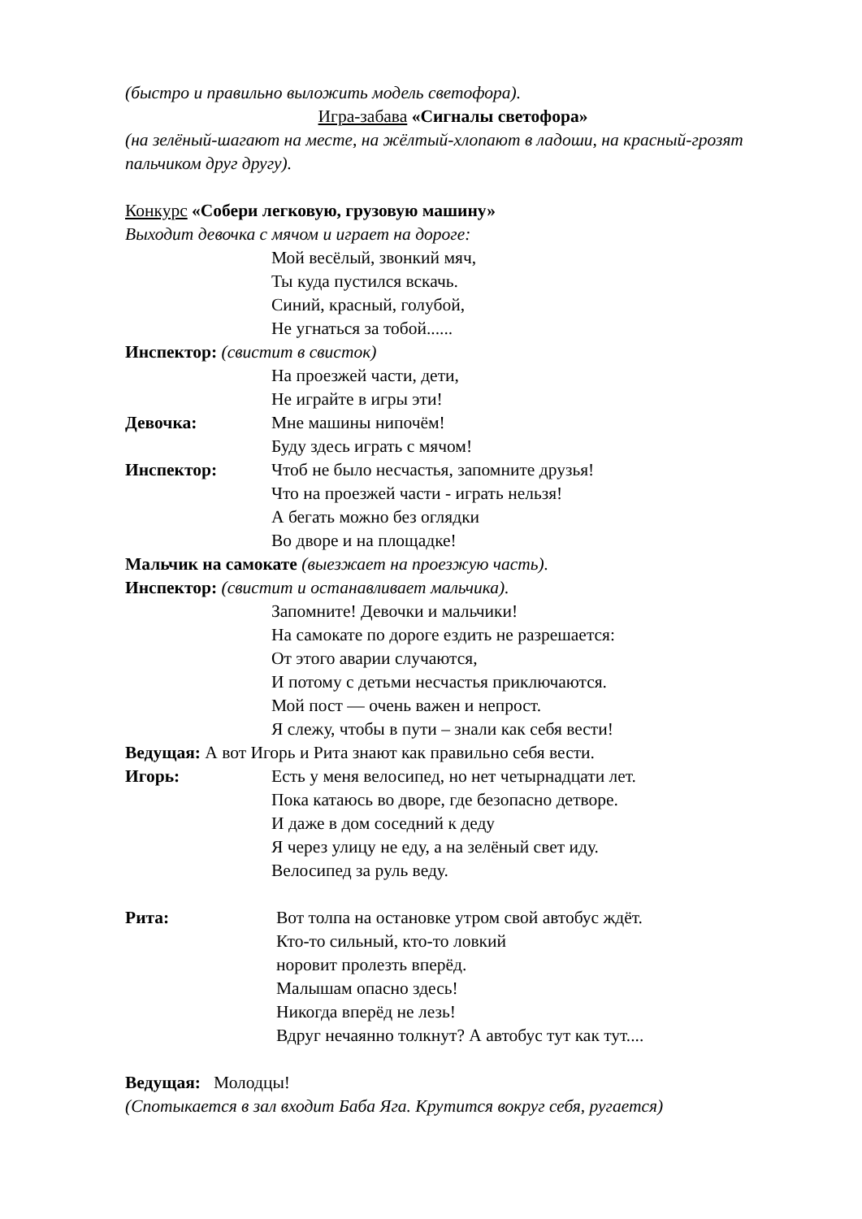(быстро и правильно выложить модель светофора).
Игра-забава «Сигналы светофора»
(на зелёный-шагают на месте, на жёлтый-хлопают в ладоши, на красный-грозят пальчиком друг другу).
Конкурс «Собери легковую, грузовую машину»
Выходит девочка с мячом и играет на дороге:
Мой весёлый, звонкий мяч,
Ты куда пустился вскачь.
Синий, красный, голубой,
Не угнаться за тобой......
Инспектор: (свистит в свисток)
На проезжей части, дети,
Не играйте в игры эти!
Девочка: Мне машины нипочём!
Буду здесь играть с мячом!
Инспектор: Чтоб не было несчастья, запомните друзья!
Что на проезжей части - играть нельзя!
А бегать можно без оглядки
Во дворе и на площадке!
Мальчик на самокате (выезжает на проезжую часть).
Инспектор: (свистит и останавливает мальчика).
Запомните! Девочки и мальчики!
На самокате по дороге ездить не разрешается:
От этого аварии случаются,
И потому с детьми несчастья приключаются.
Мой пост — очень важен и непрост.
Я слежу, чтобы в пути – знали как себя вести!
Ведущая: А вот Игорь и Рита знают как правильно себя вести.
Игорь: Есть у меня велосипед, но нет четырнадцати лет.
Пока катаюсь во дворе, где безопасно детворе.
И даже в дом соседний к деду
Я через улицу не еду, а на зелёный свет иду.
Велосипед за руль веду.
Рита: Вот толпа на остановке утром свой автобус ждёт.
Кто-то сильный, кто-то ловкий
норовит пролезть вперёд.
Малышам опасно здесь!
Никогда вперёд не лезь!
Вдруг нечаянно толкнут? А автобус тут как тут....
Ведущая: Молодцы!
(Спотыкается в зал входит Баба Яга. Крутится вокруг себя, ругается)